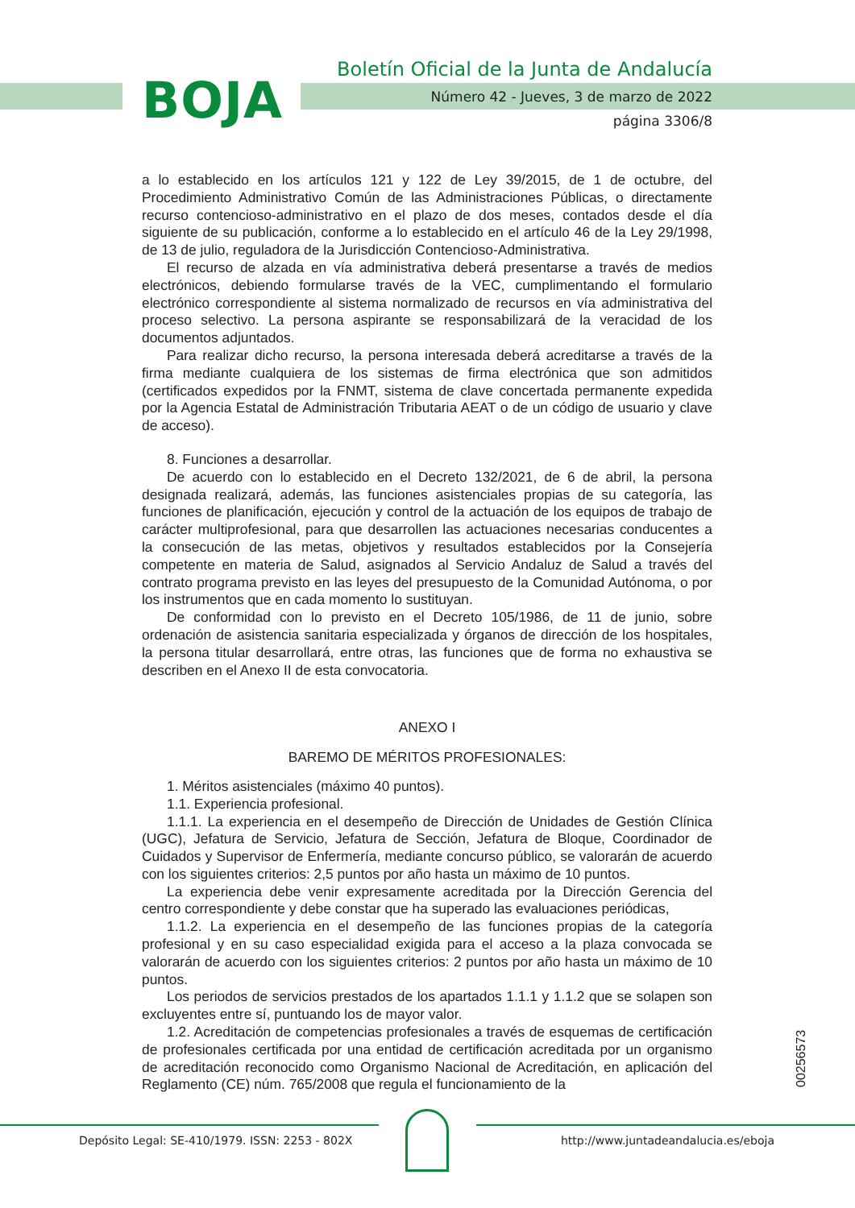BOJA
Boletín Oficial de la Junta de Andalucía
Número 42 - Jueves, 3 de marzo de 2022
página 3306/8
a lo establecido en los artículos 121 y 122 de Ley 39/2015, de 1 de octubre, del Procedimiento Administrativo Común de las Administraciones Públicas, o directamente recurso contencioso-administrativo en el plazo de dos meses, contados desde el día siguiente de su publicación, conforme a lo establecido en el artículo 46 de la Ley 29/1998, de 13 de julio, reguladora de la Jurisdicción Contencioso-Administrativa.
El recurso de alzada en vía administrativa deberá presentarse a través de medios electrónicos, debiendo formularse través de la VEC, cumplimentando el formulario electrónico correspondiente al sistema normalizado de recursos en vía administrativa del proceso selectivo. La persona aspirante se responsabilizará de la veracidad de los documentos adjuntados.
Para realizar dicho recurso, la persona interesada deberá acreditarse a través de la firma mediante cualquiera de los sistemas de firma electrónica que son admitidos (certificados expedidos por la FNMT, sistema de clave concertada permanente expedida por la Agencia Estatal de Administración Tributaria AEAT o de un código de usuario y clave de acceso).
8. Funciones a desarrollar.
De acuerdo con lo establecido en el Decreto 132/2021, de 6 de abril, la persona designada realizará, además, las funciones asistenciales propias de su categoría, las funciones de planificación, ejecución y control de la actuación de los equipos de trabajo de carácter multiprofesional, para que desarrollen las actuaciones necesarias conducentes a la consecución de las metas, objetivos y resultados establecidos por la Consejería competente en materia de Salud, asignados al Servicio Andaluz de Salud a través del contrato programa previsto en las leyes del presupuesto de la Comunidad Autónoma, o por los instrumentos que en cada momento lo sustituyan.
De conformidad con lo previsto en el Decreto 105/1986, de 11 de junio, sobre ordenación de asistencia sanitaria especializada y órganos de dirección de los hospitales, la persona titular desarrollará, entre otras, las funciones que de forma no exhaustiva se describen en el Anexo II de esta convocatoria.
ANEXO I
BAREMO DE MÉRITOS PROFESIONALES:
1. Méritos asistenciales (máximo 40 puntos).
1.1. Experiencia profesional.
1.1.1. La experiencia en el desempeño de Dirección de Unidades de Gestión Clínica (UGC), Jefatura de Servicio, Jefatura de Sección, Jefatura de Bloque, Coordinador de Cuidados y Supervisor de Enfermería, mediante concurso público, se valorarán de acuerdo con los siguientes criterios: 2,5 puntos por año hasta un máximo de 10 puntos.
La experiencia debe venir expresamente acreditada por la Dirección Gerencia del centro correspondiente y debe constar que ha superado las evaluaciones periódicas,
1.1.2. La experiencia en el desempeño de las funciones propias de la categoría profesional y en su caso especialidad exigida para el acceso a la plaza convocada se valorarán de acuerdo con los siguientes criterios: 2 puntos por año hasta un máximo de 10 puntos.
Los periodos de servicios prestados de los apartados 1.1.1 y 1.1.2 que se solapen son excluyentes entre sí, puntuando los de mayor valor.
1.2. Acreditación de competencias profesionales a través de esquemas de certificación de profesionales certificada por una entidad de certificación acreditada por un organismo de acreditación reconocido como Organismo Nacional de Acreditación, en aplicación del Reglamento (CE) núm. 765/2008 que regula el funcionamiento de la
00256573
Depósito Legal: SE-410/1979. ISSN: 2253 - 802X
http://www.juntadeandalucia.es/eboja